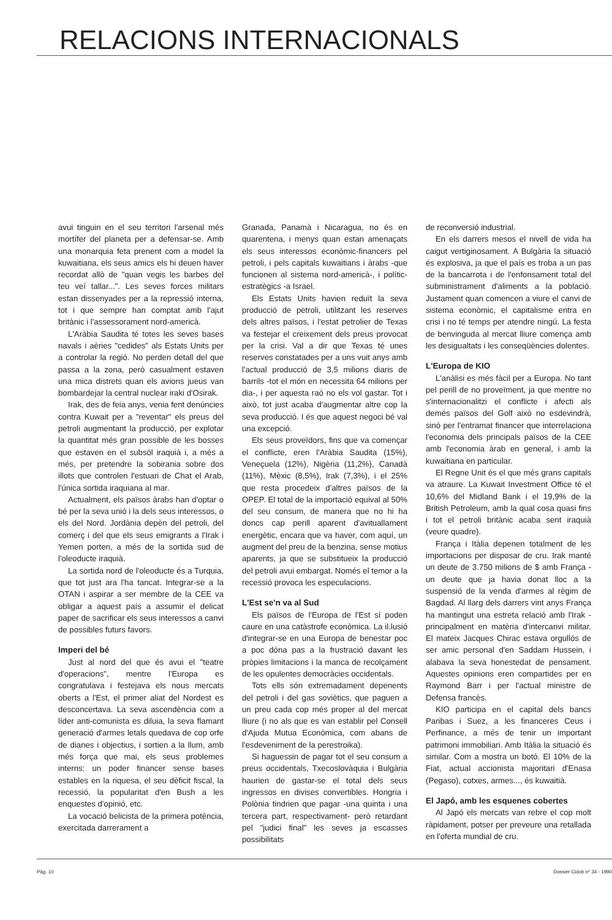RELACIONS INTERNACIONALS
avui tinguin en el seu territori l'arsenal més mortífer del planeta per a defensar-se. Amb una monarquia feta prenent com a model la kuwaitiana, els seus amics els hi deuen haver recordat allò de "quan vegis les barbes del teu veí tallar...". Les seves forces militars estan dissenyades per a la repressió interna, tot i que sempre han comptat amb l'ajut britànic i l'assessorament nord-americà.
L'Aràbia Saudita té totes les seves bases navals i aèries "cedides" als Estats Units per a controlar la regió. No perden detall del que passa a la zona, però casualment estaven una mica distrets quan els avions jueus van bombardejar la central nuclear iraki d'Osirak.
Irak, des de feia anys, venia fent denúncies contra Kuwait per a "reventar" els preus del petroli augmentant la producció, per explotar la quantitat més gran possible de les bosses que estaven en el subsòl iraquià i, a més a més, per pretendre la sobirania sobre dos illots que controlen l'estuari de Chat el Arab, l'única sortida iraquiana al mar.
Actualment, els països àrabs han d'optar o bé per la seva unió i la dels seus interessos, o els del Nord. Jordània depèn del petroli, del comerç i del que els seus emigrants a l'Irak i Yemen porten, a més de la sortida sud de l'oleoducte iraquià.
La sortida nord de l'oleoducte és a Turquia, que tot just ara l'ha tancat. Integrar-se a la OTAN i aspirar a ser membre de la CEE va obligar a aquest país a assumir el delicat paper de sacrificar els seus interessos a canvi de possibles futurs favors.
Imperi del bé
Just al nord del que és avui el "teatre d'operacions", mentre l'Europa es congratulava i festejava els nous mercats oberts a l'Est, el primer aliat del Nordest es desconcertava. La seva ascendència com a líder anti-comunista es diluia, la seva flamant generació d'armes letals quedava de cop orfe de dianes i objectius, i sortien a la llum, amb més força que mai, els seus problemes interns: un poder financer sense bases estables en la riquesa, el seu dèficit fiscal, la recessió, la popularitat d'en Bush a les enquestes d'opinió, etc.
La vocació belicista de la primera potència, exercitada darrerament a
Granada, Panamà i Nicaragua, no és en quarentena, i menys quan estan amenaçats els seus interessos econòmic-financers pel petroli, i pels capitals kuwaitians i àrabs -que funcionen al sistema nord-americà-, i polític-estratègics -a Israel.
Els Estats Units havien reduït la seva producció de petroli, utilitzant les reserves dels altres països, i l'estat petrolier de Texas va festejar el creixement dels preus provocat per la crisi. Val a dir que Texas té unes reserves constatades per a uns vuit anys amb l'actual producció de 3,5 milions diaris de barrils -tot el món en necessita 64 milions per dia-, i per aquesta raó no els vol gastar. Tot i això, tot just acaba d'augmentar altre cop la seva producció. I és que aquest negoci bé val una excepció.
Els seus proveïdors, fins que va començar el conflicte, eren l'Aràbia Saudita (15%), Veneçuela (12%), Nigèria (11,2%), Canadà (11%), Mèxic (8,5%), Irak (7,3%), i el 25% que resta procedeix d'altres països de la OPEP. El total de la importació equival al 50% del seu consum, de manera que no hi ha doncs cap perill aparent d'avituallament energètic, encara que va haver, com aquí, un augment del preu de la benzina, sense motius aparents, ja que se substitueix la producció del petroli avui embargat. Només el temor a la recessió provoca les especulacions.
L'Est se'n va al Sud
Els països de l'Europa de l'Est sí poden caure en una catàstrofe econòmica. La il.lusió d'integrar-se en una Europa de benestar poc a poc dóna pas a la frustració davant les pròpies limitacions i la manca de recolçament de les opulentes democràcies occidentals.
Tots ells són extremadament depenents del petroli i del gas soviètics, que paguen a un preu cada cop més proper al del mercat lliure (i no als que es van establir pel Consell d'Ajuda Mutua Econòmica, com abans de l'esdeveniment de la perestroika).
Si haguessin de pagar tot el seu consum a preus occidentals, Txecoslovàquia i Bulgària haurien de gastar-se el total dels seus ingressos en divises convertibles. Hongria i Polònia tindrien que pagar -una quinta i una tercera part, respectivament- però retardant pel "judici final" les seves ja escasses possibilitats
de reconversió industrial.
En els darrers mesos el nivell de vida ha caigut vertiginosament. A Bulgària la situació és explosiva, ja que el país es troba a un pas de la bancarrota i de l'enfonsament total del subministrament d'aliments a la població. Justament quan comencen a viure el canvi de sistema econòmic, el capitalisme entra en crisi i no té temps per atendre ningú. La festa de benvinguda al mercat lliure comença amb les desigualtats i les conseqüències dolentes.
L'Europa de KIO
L'anàlisi es més fàcil per a Europa. No tant pel perill de no proveïment, ja que mentre no s'internacionalitzi el conflicte i afecti als demés països del Golf això no esdevindrà, sinó per l'entramat financer que interrelaciona l'economia dels principals països de la CEE amb l'economia àrab en general, i amb la kuwaitiana en particular.
El Regne Unit és el que més grans capitals va atraure. La Kuwait Investment Office té el 10,6% del Midland Bank i el 19,9% de la British Petroleum, amb la qual cosa quasi fins i tot el petroli britànic acaba sent iraquià (veure quadre).
França i Itàlia depenen totalment de les importacions per disposar de cru. Irak manté un deute de 3.750 milions de $ amb França -un deute que ja havia donat lloc a la suspensió de la venda d'armes al règim de Bagdad. Al llarg dels darrers vint anys França ha mantingut una estreta relació amb l'Irak -principalment en matèria d'intercanvi militar. El mateix Jacques Chirac estava orgullós de ser amic personal d'en Saddam Hussein, i alabava la seva honestedat de pensament. Aquestes opinions eren compartides per en Raymond Barr i per l'actual ministre de Defensa francès.
KIO participa en el capital dels bancs Paribas i Suez, a les financeres Ceus i Perfinance, a més de tenir un important patrimoni immobiliari. Amb Itàlia la situació és similar. Com a mostra un botó. El 10% de la Fiat, actual accionista majoritari d'Enasa (Pegaso), cotxes, armes..., és kuwaitià.
El Japó, amb les esquenes cobertes
Al Japó els mercats van rebre el cop molt ràpidament, potser per preveure una retallada en l'oferta mundial de cru.
Pàg. 10 Dossier Cidob nº 34 - 1990